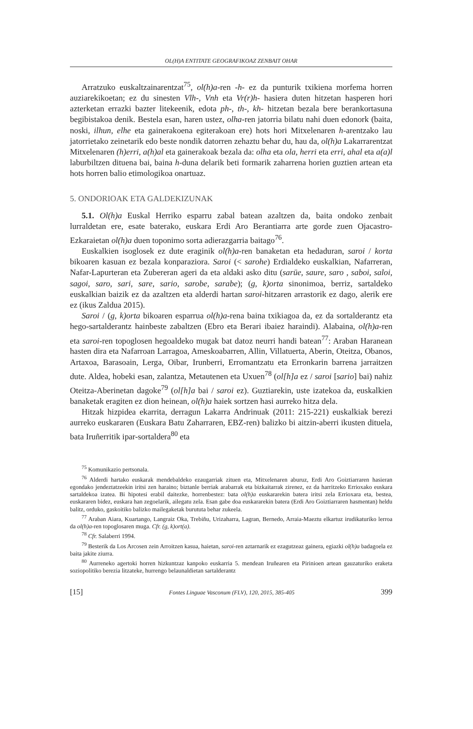OL(H)A ENTITATE GEOGRAFIKOAZ ZENBAIT OHAR
Arratzuko euskaltzainarentzat<sup>75</sup>, ol(h)a-ren -h- ez da punturik txikiena morfema horren auziarekikoetan; ez du sinesten Vlh-, Vnh eta Vr(r)h- hasiera duten hitzetan hasperen hori azterketan errazki bazter litekeenik, edota ph-, th-, kh- hitzetan bezala bere berankortasuna begibistakoa denik. Bestela esan, haren ustez, olha-ren jatorria bilatu nahi duen edonork (baita, noski, ilhun, elhe eta gainerakoena egiterakoan ere) hots hori Mitxelenaren h-arentzako lau jatorrietako zeinetarik edo beste nondik datorren zehaztu behar du, hau da, ol(h)a Lakarrarentzat Mitxelenaren (h)erri, a(h)al eta gainerakoak bezala da: olha eta ola, herri eta erri, ahal eta a(a)l laburbiltzen dituena bai, baina h-duna delarik beti formarik zaharrena horien guztien artean eta hots horren balio etimologikoa onartuaz.
5. ONDORIOAK ETA GALDEKIZUNAK
5.1. Ol(h)a Euskal Herriko esparru zabal batean azaltzen da, baita ondoko zenbait lurraldetan ere, esate baterako, euskara Erdi Aro Berantiarra arte gorde zuen Ojacastro-Ezkaraietan ol(h)a duen toponimo sorta adierazgarria baitago<sup>76</sup>.
Euskalkien isoglosek ez dute eraginik ol(h)a-ren banaketan eta hedaduran, saroi / korta bikoaren kasuan ez bezala konparaziora. Saroi (< sarohe) Erdialdeko euskalkian, Nafarreran, Nafar-Lapurteran eta Zubereran ageri da eta aldaki asko ditu (sarüe, saure, saro , saboi, saloi, sagoi, saro, sari, sare, sario, sarobe, sarabe); (g, k)orta sinonimoa, berriz, sartaldeko euskalkian baizik ez da azaltzen eta alderdi hartan saroi-hitzaren arrastorik ez dago, alerik ere ez (ikus Zaldua 2015).
Saroi / (g, k)orta bikoaren esparrua ol(h)a-rena baina txikiagoa da, ez da sortalderantz eta hego-sartalderantz hainbeste zabaltzen (Ebro eta Berari ibaiez haraindi). Alabaina, ol(h)a-ren eta saroi-ren topoglosen hegoaldeko mugak bat datoz neurri handi batean<sup>77</sup>: Araban Haranean hasten dira eta Nafarroan Larragoa, Ameskoabarren, Allin, Villatuerta, Aberin, Oteitza, Obanos, Artaxoa, Barasoain, Lerga, Oibar, Irunberri, Erromantzatu eta Erronkarin barrena jarraitzen dute. Aldea, hobeki esan, zalantza, Metautenen eta Uxuen<sup>78</sup> (ol[h]a ez / saroi [sario] bai) nahiz Oteitza-Aberinetan dagoke<sup>79</sup> (ol[h]a bai / saroi ez). Guztiarekin, uste izatekoa da, euskalkien banaketak eragiten ez dion heinean, ol(h)a haiek sortzen hasi aurreko hitza dela.
Hitzak hizpidea ekarrita, derragun Lakarra Andrinuak (2011: 215-221) euskalkiak berezi aurreko euskararen (Euskara Batu Zaharraren, EBZ-ren) balizko bi aitzin-aberri ikusten dituela, bata Iruñerritik ipar-sortaldera<sup>80</sup> eta
<sup>75</sup> Komunikazio pertsonala.
<sup>76</sup> Alderdi hartako euskarak mendebaldeko ezaugarriak zituen eta, Mitxelenaren aburuz, Erdi Aro Goiztiarraren hasieran egondako jendeztatzeekin iritsi zen haraino; biztanle berriak arabarrak eta bizkaitarrak zirenez, ez da harritzeko Errioxako euskara sartaldekoa izatea. Bi hipotesi erabil daitezke, horrenbestez: bata ol(h)a euskararekin batera iritsi zela Errioxara eta, bestea, euskararen bidez, euskara han zegoelarik, ailegatu zela. Esan gabe doa euskararekin batera (Erdi Aro Goiztiarraren hasmentan) heldu balitz, orduko, gaskoitiko balizko mailegaketak burututa behar zukeela.
<sup>77</sup> Araban Aiara, Kuartango, Langraiz Oka, Trebiñu, Urizaharra, Lagran, Bernedo, Arraia-Maeztu elkartuz irudikaturiko lerroa da ol(h)a-ren topoglosaren muga. Cfr. (g, k)ort(a).
<sup>78</sup> Cfr. Salaberri 1994.
<sup>79</sup> Besterik da Los Arcosen zein Arroitzen kasua, haietan, saroi-ren aztarnarik ez ezagutzeaz gainera, egiazki ol(h)a badagoela ez baita jakite ziurra.
<sup>80</sup> Aurreneko agertoki horren hizkuntzaz kanpoko euskarria 5. mendean Iruñearen eta Pirinioen artean gauzaturiko eraketa soziopolitiko berezia litzateke, hurrengo belaunaldietan sartalderantz
[15] Fontes Linguae Vasconum (FLV), 120, 2015, 385-405 399